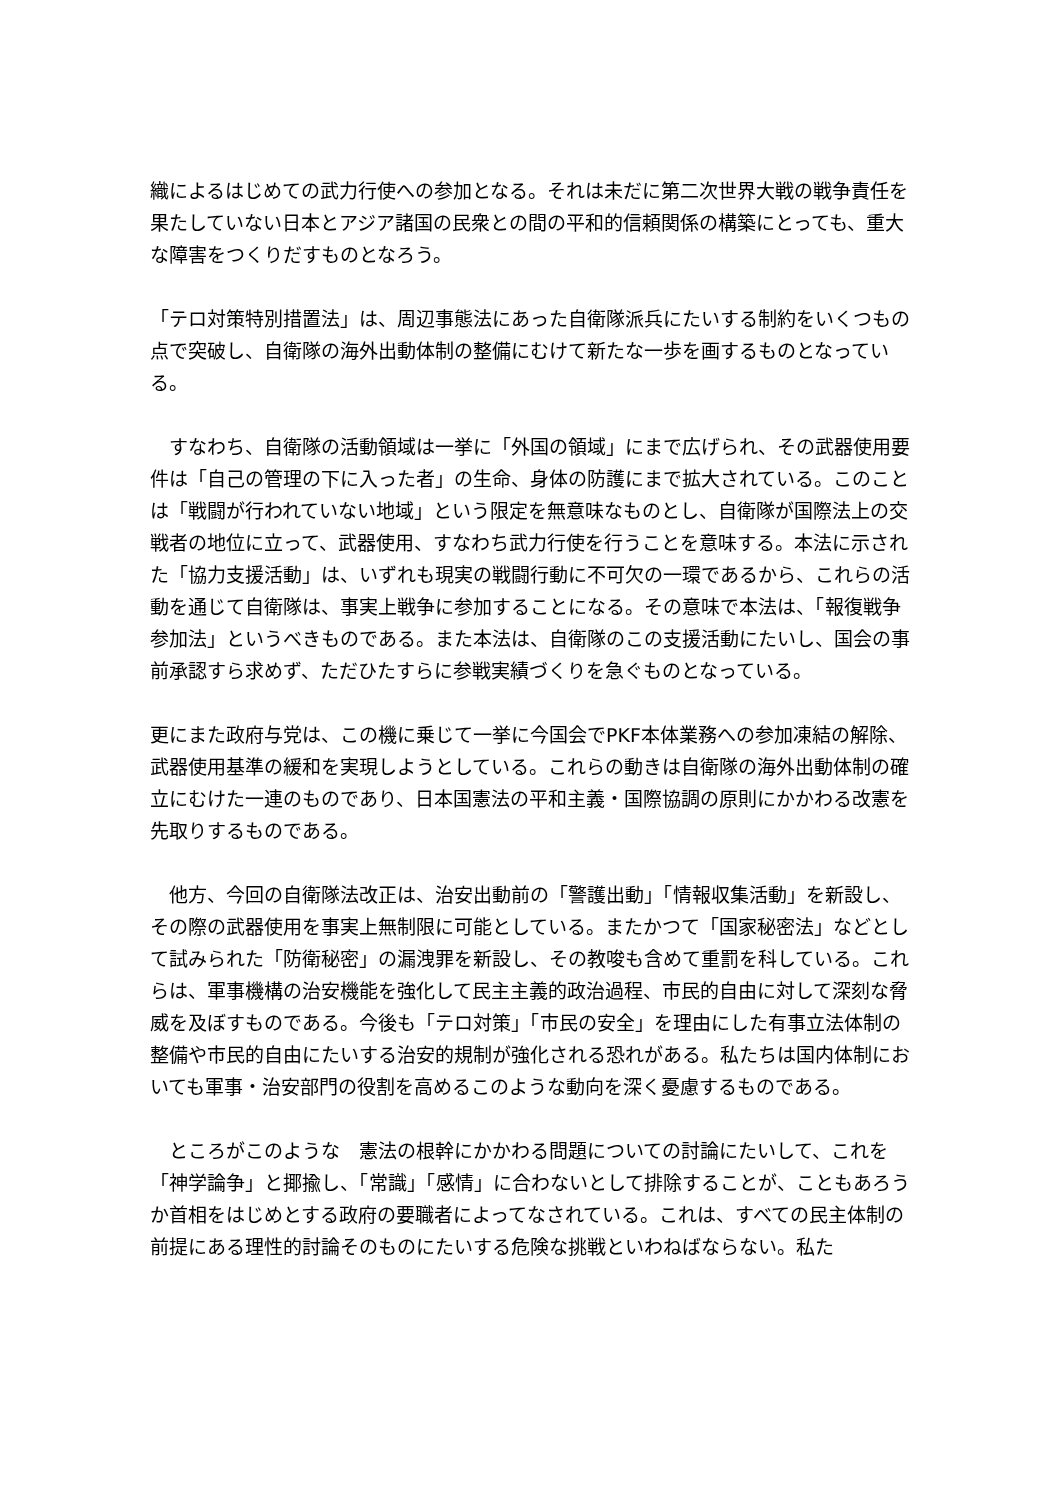織によるはじめての武力行使への参加となる。それは未だに第二次世界大戦の戦争責任を果たしていない日本とアジア諸国の民衆との間の平和的信頼関係の構築にとっても、重大な障害をつくりだすものとなろう。
「テロ対策特別措置法」は、周辺事態法にあった自衛隊派兵にたいする制約をいくつもの点で突破し、自衛隊の海外出動体制の整備にむけて新たな一歩を画するものとなっている。
　すなわち、自衛隊の活動領域は一挙に「外国の領域」にまで広げられ、その武器使用要件は「自己の管理の下に入った者」の生命、身体の防護にまで拡大されている。このことは「戦闘が行われていない地域」という限定を無意味なものとし、自衛隊が国際法上の交戦者の地位に立って、武器使用、すなわち武力行使を行うことを意味する。本法に示された「協力支援活動」は、いずれも現実の戦闘行動に不可欠の一環であるから、これらの活動を通じて自衛隊は、事実上戦争に参加することになる。その意味で本法は、「報復戦争参加法」というべきものである。また本法は、自衛隊のこの支援活動にたいし、国会の事前承認すら求めず、ただひたすらに参戦実績づくりを急ぐものとなっている。
更にまた政府与党は、この機に乗じて一挙に今国会でPKF本体業務への参加凍結の解除、武器使用基準の緩和を実現しようとしている。これらの動きは自衛隊の海外出動体制の確立にむけた一連のものであり、日本国憲法の平和主義・国際協調の原則にかかわる改憲を先取りするものである。
　他方、今回の自衛隊法改正は、治安出動前の「警護出動」「情報収集活動」を新設し、その際の武器使用を事実上無制限に可能としている。またかつて「国家秘密法」などとして試みられた「防衛秘密」の漏洩罪を新設し、その教唆も含めて重罰を科している。これらは、軍事機構の治安機能を強化して民主主義的政治過程、市民的自由に対して深刻な脅威を及ぼすものである。今後も「テロ対策」「市民の安全」を理由にした有事立法体制の整備や市民的自由にたいする治安的規制が強化される恐れがある。私たちは国内体制においても軍事・治安部門の役割を高めるこのような動向を深く憂慮するものである。
　ところがこのような　憲法の根幹にかかわる問題についての討論にたいして、これを「神学論争」と揶揄し、「常識」「感情」に合わないとして排除することが、こともあろうか首相をはじめとする政府の要職者によってなされている。これは、すべての民主体制の前提にある理性的討論そのものにたいする危険な挑戦といわねばならない。私た